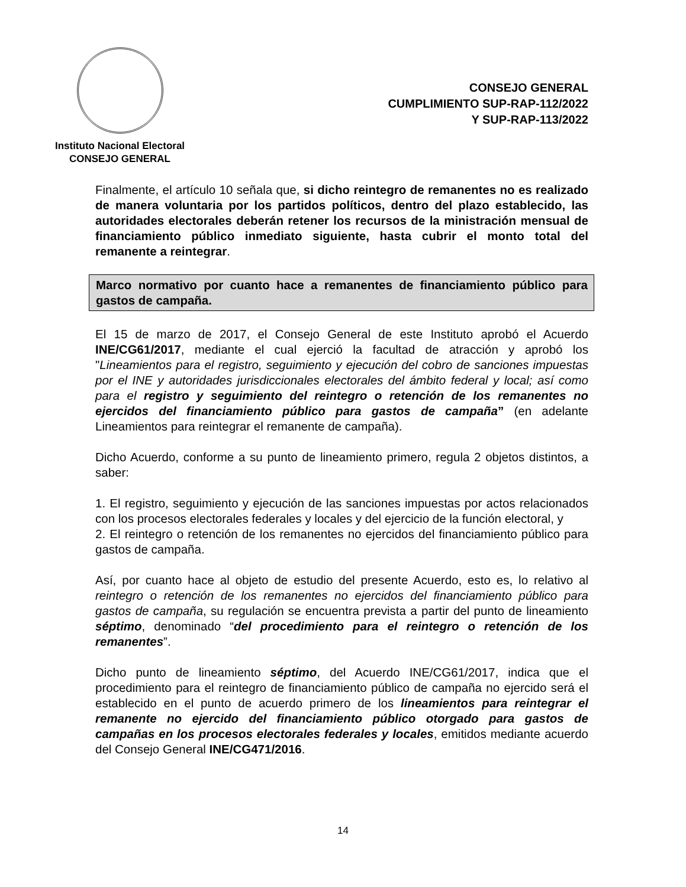Instituto Nacional Electoral
CONSEJO GENERAL
CONSEJO GENERAL
CUMPLIMIENTO SUP-RAP-112/2022
Y SUP-RAP-113/2022
Finalmente, el artículo 10 señala que, si dicho reintegro de remanentes no es realizado de manera voluntaria por los partidos políticos, dentro del plazo establecido, las autoridades electorales deberán retener los recursos de la ministración mensual de financiamiento público inmediato siguiente, hasta cubrir el monto total del remanente a reintegrar.
Marco normativo por cuanto hace a remanentes de financiamiento público para gastos de campaña.
El 15 de marzo de 2017, el Consejo General de este Instituto aprobó el Acuerdo INE/CG61/2017, mediante el cual ejerció la facultad de atracción y aprobó los "Lineamientos para el registro, seguimiento y ejecución del cobro de sanciones impuestas por el INE y autoridades jurisdiccionales electorales del ámbito federal y local; así como para el registro y seguimiento del reintegro o retención de los remanentes no ejercidos del financiamiento público para gastos de campaña” (en adelante Lineamientos para reintegrar el remanente de campaña).
Dicho Acuerdo, conforme a su punto de lineamiento primero, regula 2 objetos distintos, a saber:
1. El registro, seguimiento y ejecución de las sanciones impuestas por actos relacionados con los procesos electorales federales y locales y del ejercicio de la función electoral, y
2. El reintegro o retención de los remanentes no ejercidos del financiamiento público para gastos de campaña.
Así, por cuanto hace al objeto de estudio del presente Acuerdo, esto es, lo relativo al reintegro o retención de los remanentes no ejercidos del financiamiento público para gastos de campaña, su regulación se encuentra prevista a partir del punto de lineamiento séptimo, denominado “del procedimiento para el reintegro o retención de los remanentes”.
Dicho punto de lineamiento séptimo, del Acuerdo INE/CG61/2017, indica que el procedimiento para el reintegro de financiamiento público de campaña no ejercido será el establecido en el punto de acuerdo primero de los lineamientos para reintegrar el remanente no ejercido del financiamiento público otorgado para gastos de campañas en los procesos electorales federales y locales, emitidos mediante acuerdo del Consejo General INE/CG471/2016.
14